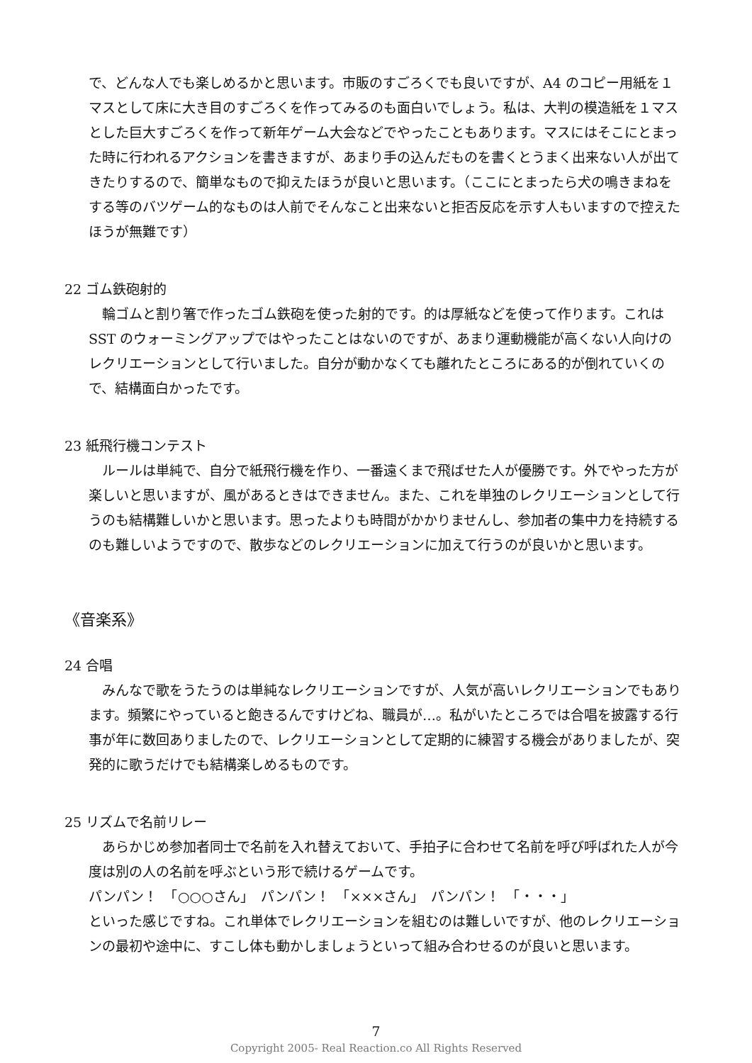で、どんな人でも楽しめるかと思います。市販のすごろくでも良いですが、A4 のコピー用紙を１マスとして床に大き目のすごろくを作ってみるのも面白いでしょう。私は、大判の模造紙を１マスとした巨大すごろくを作って新年ゲーム大会などでやったこともあります。マスにはそこにとまった時に行われるアクションを書きますが、あまり手の込んだものを書くとうまく出来ない人が出てきたりするので、簡単なもので抑えたほうが良いと思います。（ここにとまったら犬の鳴きまねをする等のバツゲーム的なものは人前でそんなこと出来ないと拒否反応を示す人もいますので控えたほうが無難です）
22 ゴム鉄砲射的
輪ゴムと割り箸で作ったゴム鉄砲を使った射的です。的は厚紙などを使って作ります。これは SST のウォーミングアップではやったことはないのですが、あまり運動機能が高くない人向けのレクリエーションとして行いました。自分が動かなくても離れたところにある的が倒れていくので、結構面白かったです。
23 紙飛行機コンテスト
ルールは単純で、自分で紙飛行機を作り、一番遠くまで飛ばせた人が優勝です。外でやった方が楽しいと思いますが、風があるときはできません。また、これを単独のレクリエーションとして行うのも結構難しいかと思います。思ったよりも時間がかかりませんし、参加者の集中力を持続するのも難しいようですので、散歩などのレクリエーションに加えて行うのが良いかと思います。
《音楽系》
24 合唱
みんなで歌をうたうのは単純なレクリエーションですが、人気が高いレクリエーションでもあります。頻繁にやっていると飽きるんですけどね、職員が…。私がいたところでは合唱を披露する行事が年に数回ありましたので、レクリエーションとして定期的に練習する機会がありましたが、突発的に歌うだけでも結構楽しめるものです。
25 リズムで名前リレー
あらかじめ参加者同士で名前を入れ替えておいて、手拍子に合わせて名前を呼び呼ばれた人が今度は別の人の名前を呼ぶという形で続けるゲームです。
パンパン！　「○○○さん」　パンパン！　「×××さん」　パンパン！　「・・・」
といった感じですね。これ単体でレクリエーションを組むのは難しいですが、他のレクリエーションの最初や途中に、すこし体も動かしましょうといって組み合わせるのが良いと思います。
7
Copyright 2005- Real Reaction.co All Rights Reserved